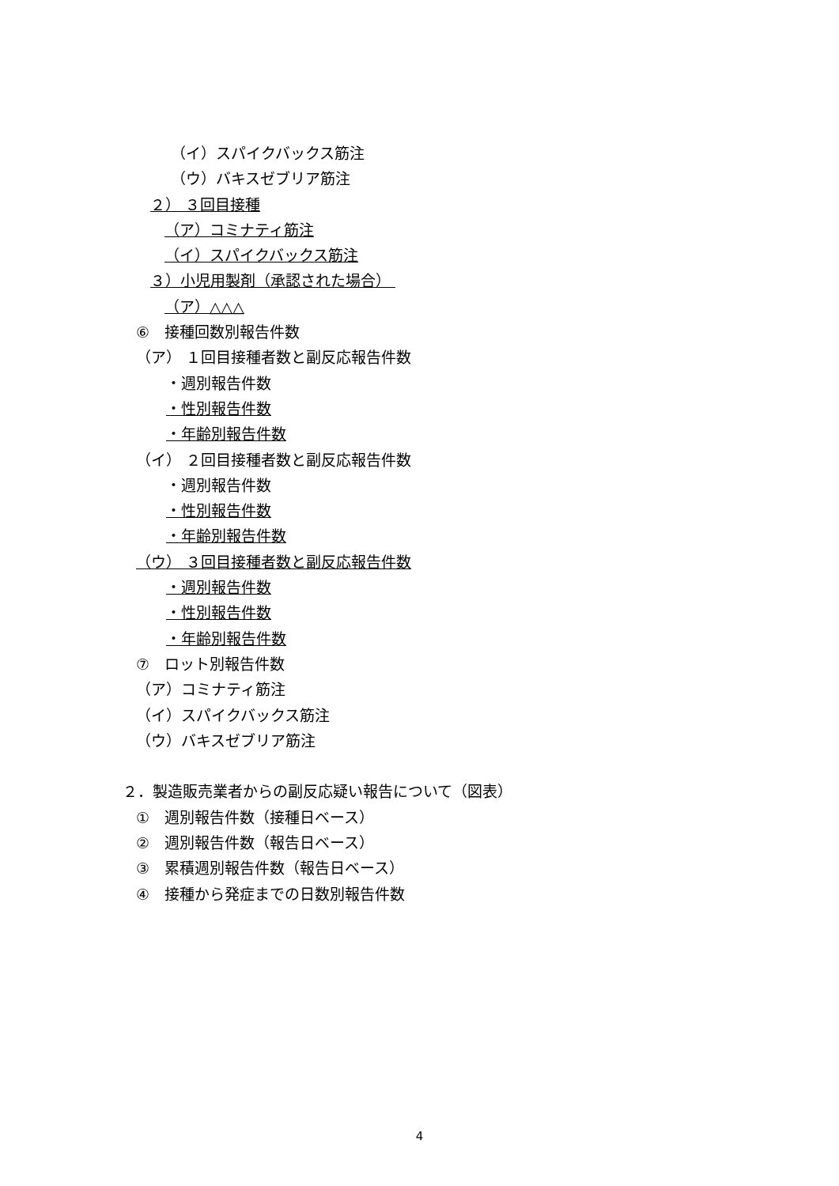（イ）スパイクバックス筋注
（ウ）バキスゼブリア筋注
２） ３回目接種
（ア）コミナティ筋注
（イ）スパイクバックス筋注
３）小児用製剤（承認された場合）
（ア）△△△
⑥　接種回数別報告件数
（ア） １回目接種者数と副反応報告件数
・週別報告件数
・性別報告件数
・年齢別報告件数
（イ） ２回目接種者数と副反応報告件数
・週別報告件数
・性別報告件数
・年齢別報告件数
（ウ） ３回目接種者数と副反応報告件数
・週別報告件数
・性別報告件数
・年齢別報告件数
⑦　ロット別報告件数
（ア）コミナティ筋注
（イ）スパイクバックス筋注
（ウ）バキスゼブリア筋注
２．製造販売業者からの副反応疑い報告について（図表）
①　週別報告件数（接種日ベース）
②　週別報告件数（報告日ベース）
③　累積週別報告件数（報告日ベース）
④　接種から発症までの日数別報告件数
4